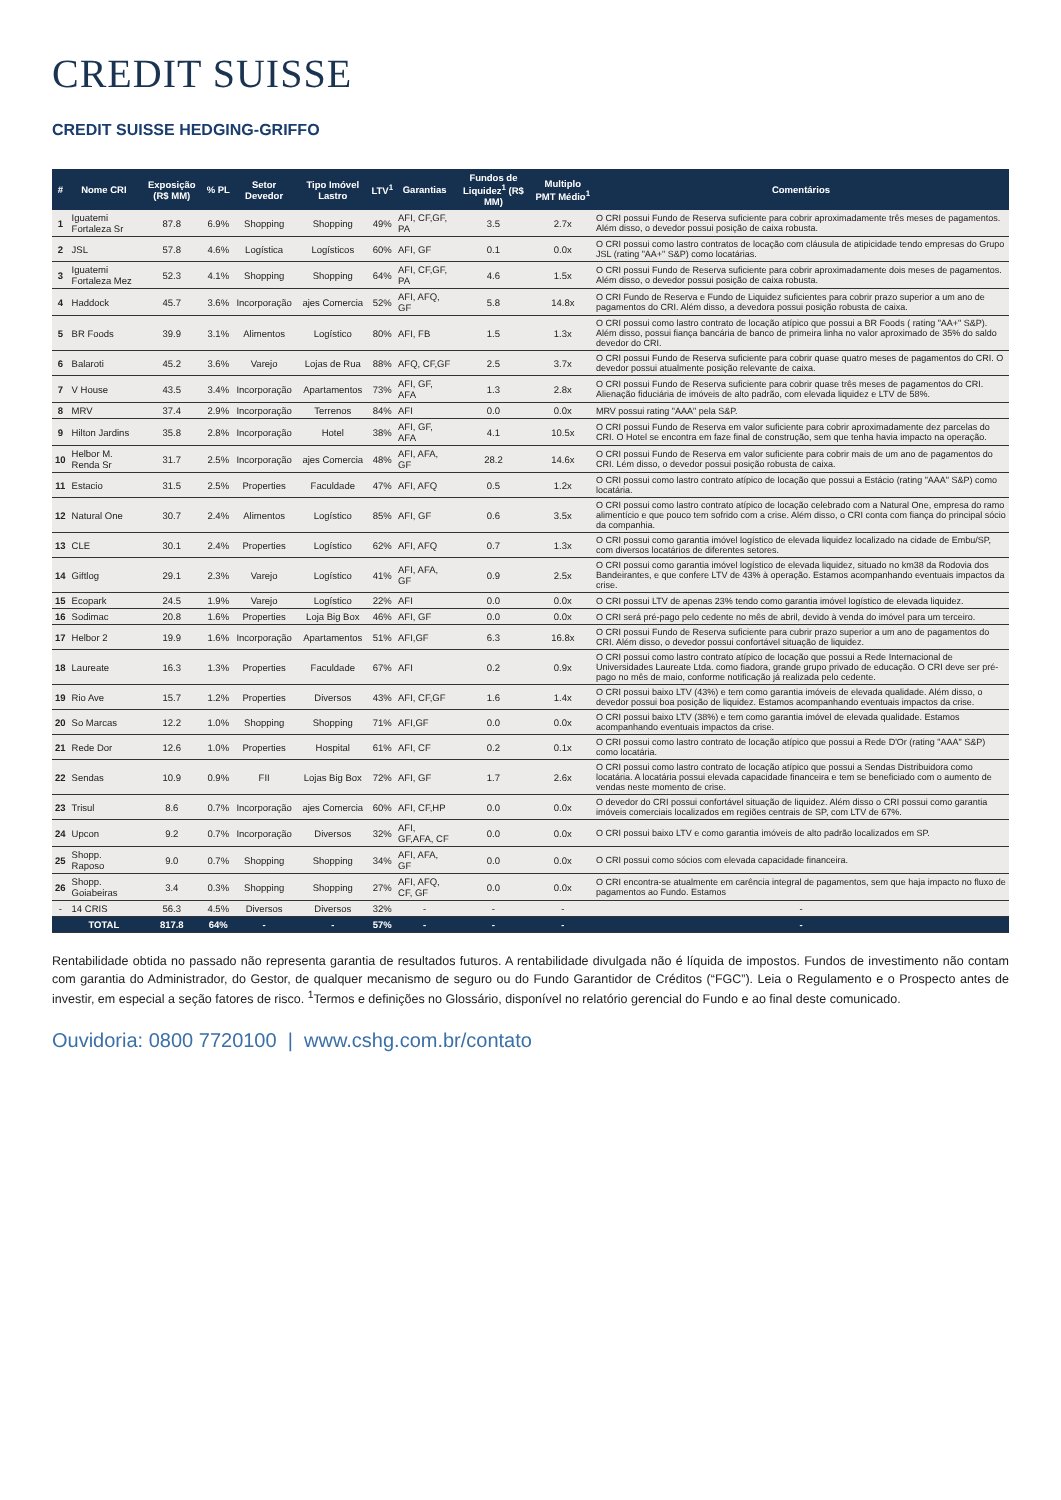CREDIT SUISSE
CREDIT SUISSE HEDGING-GRIFFO
| # | Nome CRI | Exposição (R$ MM) | % PL | Setor Devedor | Tipo Imóvel Lastro | LTV<sup>1</sup> | Garantias | Fundos de Liquidez<sup>1</sup> (R$ MM) | Multiplo PMT Médio<sup>1</sup> | Comentários |
| --- | --- | --- | --- | --- | --- | --- | --- | --- | --- | --- |
| 1 | Iguatemi Fortaleza Sr | 87.8 | 6.9% | Shopping | Shopping | 49% | AFI, CF,GF, PA | 3.5 | 2.7x | O CRI possui Fundo de Reserva suficiente para cobrir aproximadamente três meses de pagamentos. Além disso, o devedor possui posição de caixa robusta. |
| 2 | JSL | 57.8 | 4.6% | Logística | Logísticos | 60% | AFI, GF | 0.1 | 0.0x | O CRI possui como lastro contratos de locação com cláusula de atipicidade tendo empresas do Grupo JSL (rating "AA+" S&P) como locatárias. |
| 3 | Iguatemi Fortaleza Mez | 52.3 | 4.1% | Shopping | Shopping | 64% | AFI, CF,GF, PA | 4.6 | 1.5x | O CRI possui Fundo de Reserva suficiente para cobrir aproximadamente dois meses de pagamentos. Além disso, o devedor possui posição de caixa robusta. |
| 4 | Haddock | 45.7 | 3.6% | Incorporação | ajes Comercia | 52% | AFI, AFQ, GF | 5.8 | 14.8x | O CRI Fundo de Reserva e Fundo de Liquidez suficientes para cobrir prazo superior a um ano de pagamentos do CRI. Além disso, a devedora possui posição robusta de caixa. |
| 5 | BR Foods | 39.9 | 3.1% | Alimentos | Logístico | 80% | AFI, FB | 1.5 | 1.3x | O CRI possui como lastro contrato de locação atípico que possui a BR Foods ( rating "AA+" S&P). Além disso, possui fiança bancária de banco de primeira linha no valor aproximado de 35% do saldo devedor do CRI. |
| 6 | Balaroti | 45.2 | 3.6% | Varejo | Lojas de Rua | 88% | AFQ, CF,GF | 2.5 | 3.7x | O CRI possui Fundo de Reserva suficiente para cobrir quase quatro meses de pagamentos do CRI. O devedor possui atualmente posição relevante de caixa. |
| 7 | V House | 43.5 | 3.4% | Incorporação | Apartamentos | 73% | AFI, GF, AFA | 1.3 | 2.8x | O CRI possui Fundo de Reserva suficiente para cobrir quase três meses de pagamentos do CRI. Alienação fiduciária de imóveis de alto padrão, com elevada liquidez e LTV de 58%. |
| 8 | MRV | 37.4 | 2.9% | Incorporação | Terrenos | 84% | AFI | 0.0 | 0.0x | MRV possui rating "AAA" pela S&P. |
| 9 | Hilton Jardins | 35.8 | 2.8% | Incorporação | Hotel | 38% | AFI, GF, AFA | 4.1 | 10.5x | O CRI possui Fundo de Reserva em valor suficiente para cobrir aproximadamente dez parcelas do CRI. O Hotel se encontra em faze final de construção, sem que tenha havia impacto na operação. |
| 10 | Helbor M. Renda Sr | 31.7 | 2.5% | Incorporação | ajes Comercia | 48% | AFI, AFA, GF | 28.2 | 14.6x | O CRI possui Fundo de Reserva em valor suficiente para cobrir mais de um ano de pagamentos do CRI. Lém disso, o devedor possui posição robusta de caixa. |
| 11 | Estacio | 31.5 | 2.5% | Properties | Faculdade | 47% | AFI, AFQ | 0.5 | 1.2x | O CRI possui como lastro contrato atípico de locação que possui a Estácio (rating "AAA" S&P) como locatária. |
| 12 | Natural One | 30.7 | 2.4% | Alimentos | Logístico | 85% | AFI, GF | 0.6 | 3.5x | O CRI possui como lastro contrato atípico de locação celebrado com a Natural One, empresa do ramo alimentício e que pouco tem sofrido com a crise. Além disso, o CRI conta com fiança do principal sócio da companhia. |
| 13 | CLE | 30.1 | 2.4% | Properties | Logístico | 62% | AFI, AFQ | 0.7 | 1.3x | O CRI possui como garantia imóvel logístico de elevada liquidez localizado na cidade de Embu/SP, com diversos locatários de diferentes setores. |
| 14 | Giftlog | 29.1 | 2.3% | Varejo | Logístico | 41% | AFI, AFA, GF | 0.9 | 2.5x | O CRI possui como garantia imóvel logístico de elevada liquidez, situado no km38 da Rodovia dos Bandeirantes, e que confere LTV de 43% à operação. Estamos acompanhando eventuais impactos da crise. |
| 15 | Ecopark | 24.5 | 1.9% | Varejo | Logístico | 22% | AFI | 0.0 | 0.0x | O CRI possui LTV de apenas 23% tendo como garantia imóvel logístico de elevada liquidez. |
| 16 | Sodimac | 20.8 | 1.6% | Properties | Loja Big Box | 46% | AFI, GF | 0.0 | 0.0x | O CRI será pré-pago pelo cedente no mês de abril, devido à venda do imóvel para um terceiro. |
| 17 | Helbor 2 | 19.9 | 1.6% | Incorporação | Apartamentos | 51% | AFI,GF | 6.3 | 16.8x | O CRI possui Fundo de Reserva suficiente para cubrir prazo superior a um ano de pagamentos do CRI. Além disso, o devedor possui confortável situação de liquidez. |
| 18 | Laureate | 16.3 | 1.3% | Properties | Faculdade | 67% | AFI | 0.2 | 0.9x | O CRI possui como lastro contrato atípico de locação que possui a Rede Internacional de Universidades Laureate Ltda. como fiadora, grande grupo privado de educação. O CRI deve ser pré-pago no mês de maio, conforme notificação já realizada pelo cedente. |
| 19 | Rio Ave | 15.7 | 1.2% | Properties | Diversos | 43% | AFI, CF,GF | 1.6 | 1.4x | O CRI possui baixo LTV (43%) e tem como garantia imóveis de elevada qualidade. Além disso, o devedor possui boa posição de liquidez. Estamos acompanhando eventuais impactos da crise. |
| 20 | So Marcas | 12.2 | 1.0% | Shopping | Shopping | 71% | AFI,GF | 0.0 | 0.0x | O CRI possui baixo LTV (38%) e tem como garantia imóvel de elevada qualidade. Estamos acompanhando eventuais impactos da crise. |
| 21 | Rede Dor | 12.6 | 1.0% | Properties | Hospital | 61% | AFI, CF | 0.2 | 0.1x | O CRI possui como lastro contrato de locação atípico que possui a Rede D'Or (rating "AAA" S&P) como locatária. |
| 22 | Sendas | 10.9 | 0.9% | FII | Lojas Big Box | 72% | AFI, GF | 1.7 | 2.6x | O CRI possui como lastro contrato de locação atípico que possui a Sendas Distribuidora como locatária. A locatária possui elevada capacidade financeira e tem se beneficiado com o aumento de vendas neste momento de crise. |
| 23 | Trisul | 8.6 | 0.7% | Incorporação | ajes Comercia | 60% | AFI, CF,HP | 0.0 | 0.0x | O devedor do CRI possui confortável situação de liquidez. Além disso o CRI possui como garantia imóveis comerciais localizados em regiões centrais de SP, com LTV de 67%. |
| 24 | Upcon | 9.2 | 0.7% | Incorporação | Diversos | 32% | AFI, GF,AFA, CF | 0.0 | 0.0x | O CRI possui baixo LTV e como garantia imóveis de alto padrão localizados em SP. |
| 25 | Shopp. Raposo | 9.0 | 0.7% | Shopping | Shopping | 34% | AFI, AFA, GF | 0.0 | 0.0x | O CRI possui como sócios com elevada capacidade financeira. |
| 26 | Shopp. Goiabeiras | 3.4 | 0.3% | Shopping | Shopping | 27% | AFI, AFQ, CF, GF | 0.0 | 0.0x | O CRI encontra-se atualmente em carência integral de pagamentos, sem que haja impacto no fluxo de pagamentos ao Fundo. Estamos |
| - | 14 CRIS | 56.3 | 4.5% | Diversos | Diversos | 32% | - | - | - | - |
| | TOTAL | 817.8 | 64% | - | - | 57% | - | - | - | - |
Rentabilidade obtida no passado não representa garantia de resultados futuros. A rentabilidade divulgada não é líquida de impostos. Fundos de investimento não contam com garantia do Administrador, do Gestor, de qualquer mecanismo de seguro ou do Fundo Garantidor de Créditos (“FGC”). Leia o Regulamento e o Prospecto antes de investir, em especial a seção fatores de risco. <sup>1</sup>Termos e definições no Glossário, disponível no relatório gerencial do Fundo e ao final deste comunicado.
Ouvidoria: 0800 7720100 | www.cshg.com.br/contato